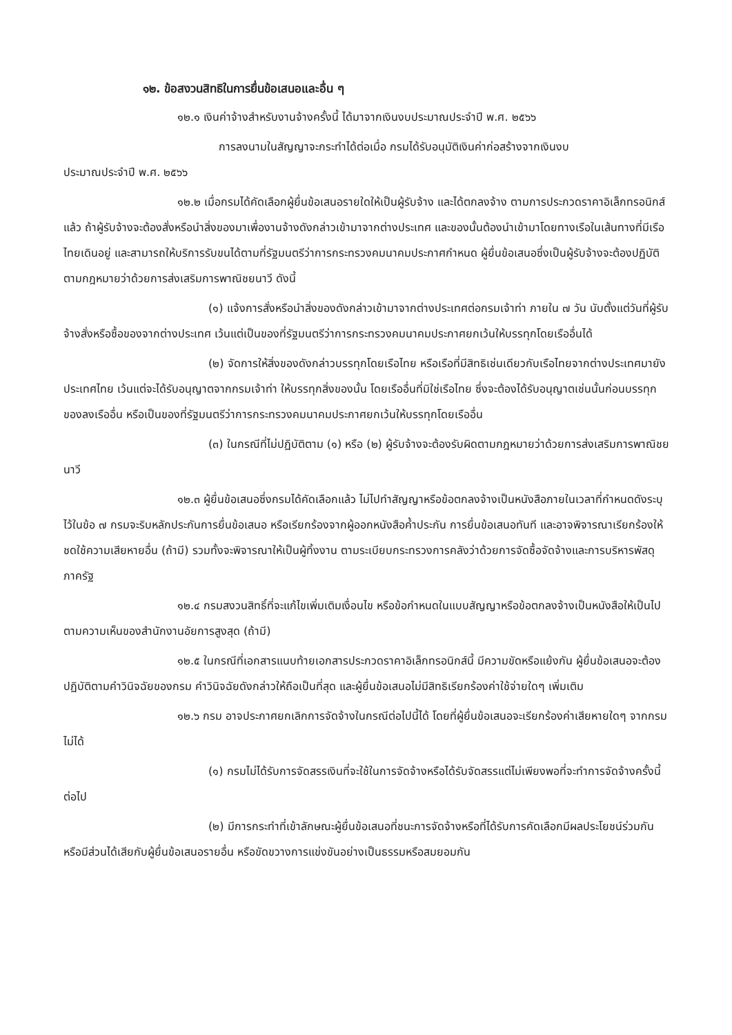๑๒. ข้อสงวนสิทธิในการยื่นข้อเสนอและอื่น ๆ
๑๒.๑ เงินค่าจ้างสำหรับงานจ้างครั้งนี้ ได้มาจากเงินงบประมาณประจำปี พ.ศ. ๒๕๖๖
การลงนามในสัญญาจะกระทำได้ต่อเมื่อ กรมได้รับอนุมัติเงินค่าก่อสร้างจากเงินงบ
ประมาณประจำปี พ.ศ. ๒๕๖๖
๑๒.๒ เมื่อกรมได้คัดเลือกผู้ยื่นข้อเสนอรายใดให้เป็นผู้รับจ้าง และได้ตกลงจ้าง ตามการประกวดราคาอิเล็กทรอนิกส์แล้ว ถ้าผู้รับจ้างจะต้องสั่งหรือนำสิ่งของมาเพื่องานจ้างดังกล่าวเข้ามาจากต่างประเทศ และของนั้นต้องนำเข้ามาโดยทางเรือในเส้นทางที่มีเรือไทยเดินอยู่ และสามารถให้บริการรับขนได้ตามที่รัฐมนตรีว่าการกระทรวงคมนาคมประกาศกำหนด ผู้ยื่นข้อเสนอซึ่งเป็นผู้รับจ้างจะต้องปฏิบัติตามกฎหมายว่าด้วยการส่งเสริมการพาณิชยนาวี ดังนี้
(๑) แจ้งการสั่งหรือนำสิ่งของดังกล่าวเข้ามาจากต่างประเทศต่อกรมเจ้าท่า ภายใน ๗ วัน นับตั้งแต่วันที่ผู้รับจ้างสั่งหรือซื้อของจากต่างประเทศ เว้นแต่เป็นของที่รัฐมนตรีว่าการกระทรวงคมนาคมประกาศยกเว้นให้บรรทุกโดยเรืออื่นได้
(๒) จัดการให้สิ่งของดังกล่าวบรรทุกโดยเรือไทย หรือเรือที่มีสิทธิเช่นเดียวกับเรือไทยจากต่างประเทศมายังประเทศไทย เว้นแต่จะได้รับอนุญาตจากกรมเจ้าท่า ให้บรรทุกสิ่งของนั้น โดยเรืออื่นที่มิใช่เรือไทย ซึ่งจะต้องได้รับอนุญาตเช่นนั้นก่อนบรรทุกของลงเรืออื่น หรือเป็นของที่รัฐมนตรีว่าการกระทรวงคมนาคมประกาศยกเว้นให้บรรทุกโดยเรืออื่น
(๓) ในกรณีที่ไม่ปฏิบัติตาม (๑) หรือ (๒) ผู้รับจ้างจะต้องรับผิดตามกฎหมายว่าด้วยการส่งเสริมการพาณิชยนาวี
๑๒.๓ ผู้ยื่นข้อเสนอซึ่งกรมได้คัดเลือกแล้ว ไม่ไปทำสัญญาหรือข้อตกลงจ้างเป็นหนังสือภายในเวลาที่กำหนดดังระบุไว้ในข้อ ๗ กรมจะริบหลักประกันการยื่นข้อเสนอ หรือเรียกร้องจากผู้ออกหนังสือค้ำประกัน การยื่นข้อเสนอทันที และอาจพิจารณาเรียกร้องให้ชดใช้ความเสียหายอื่น (ถ้ามี) รวมทั้งจะพิจารณาให้เป็นผู้ทิ้งงาน ตามระเบียบกระทรวงการคลังว่าด้วยการจัดซื้อจัดจ้างและการบริหารพัสดุภาครัฐ
๑๒.๔ กรมสงวนสิทธิ์ที่จะแก้ไขเพิ่มเติมเงื่อนไข หรือข้อกำหนดในแบบสัญญาหรือข้อตกลงจ้างเป็นหนังสือให้เป็นไปตามความเห็นของสำนักงานอัยการสูงสุด (ถ้ามี)
๑๒.๕ ในกรณีที่เอกสารแนบท้ายเอกสารประกวดราคาอิเล็กทรอนิกส์นี้ มีความขัดหรือแย้งกัน ผู้ยื่นข้อเสนอจะต้องปฏิบัติตามคำวินิจฉัยของกรม คำวินิจฉัยดังกล่าวให้ถือเป็นที่สุด และผู้ยื่นข้อเสนอไม่มีสิทธิเรียกร้องค่าใช้จ่ายใดๆ เพิ่มเติม
๑๒.๖ กรม อาจประกาศยกเลิกการจัดจ้างในกรณีต่อไปนี้ได้ โดยที่ผู้ยื่นข้อเสนอจะเรียกร้องค่าเสียหายใดๆ จากกรมไม่ได้
(๑) กรมไม่ได้รับการจัดสรรเงินที่จะใช้ในการจัดจ้างหรือได้รับจัดสรรแต่ไม่เพียงพอที่จะทำการจัดจ้างครั้งนี้ต่อไป
(๒) มีการกระทำที่เข้าลักษณะผู้ยื่นข้อเสนอที่ชนะการจัดจ้างหรือที่ได้รับการคัดเลือกมีผลประโยชน์ร่วมกัน หรือมีส่วนได้เสียกับผู้ยื่นข้อเสนอรายอื่น หรือขัดขวางการแข่งขันอย่างเป็นธรรมหรือสมยอมกัน